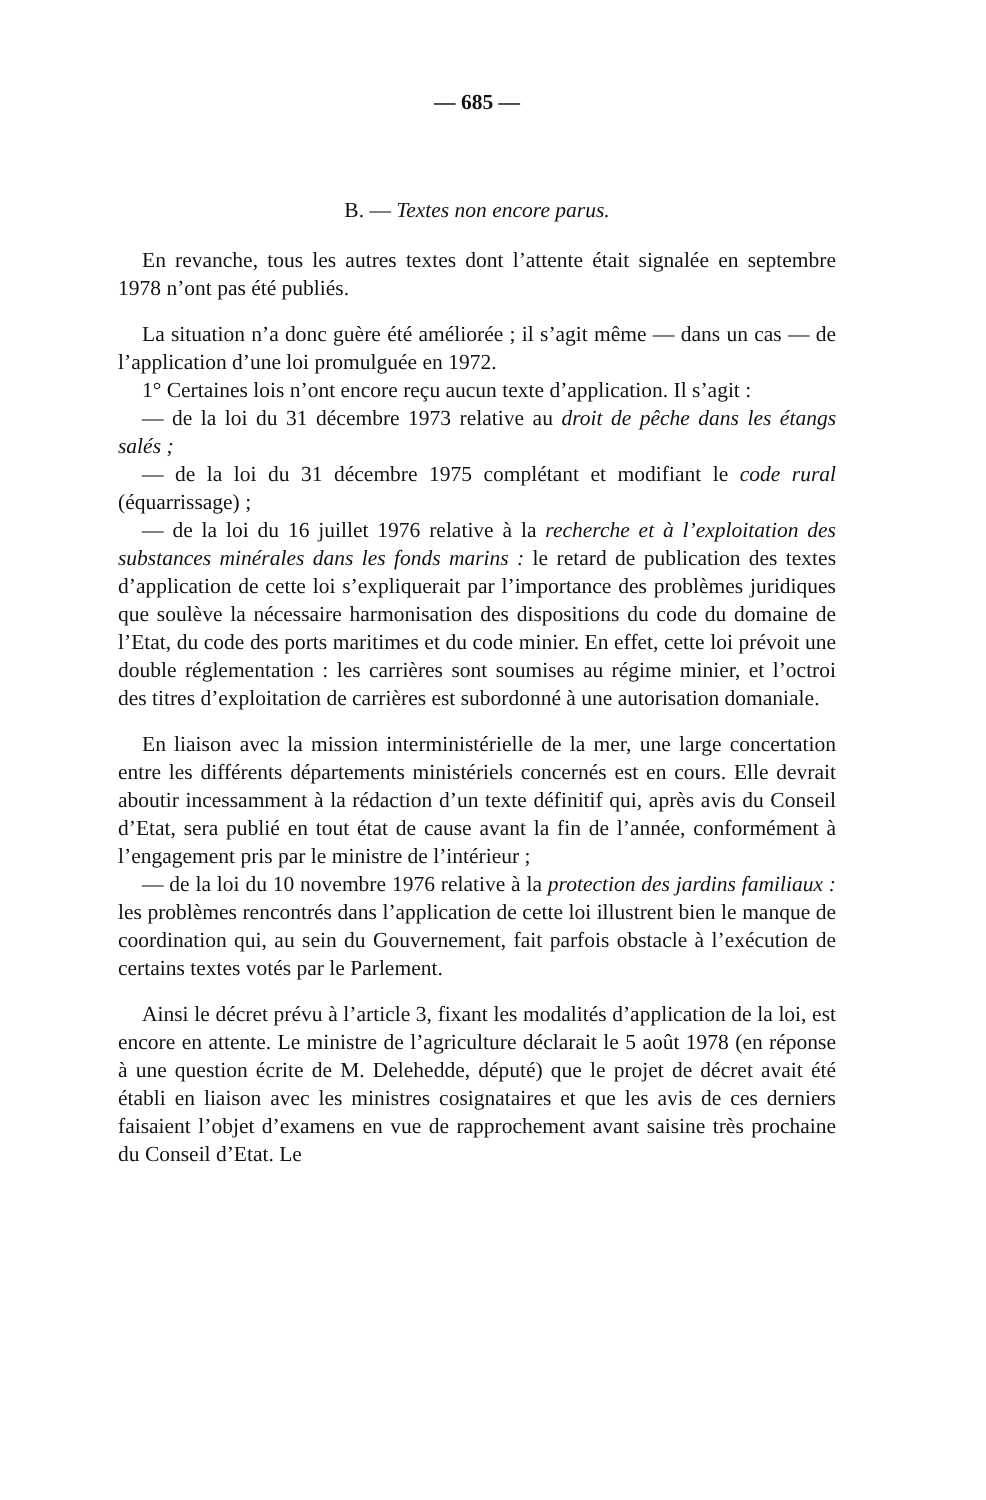— 685 —
B. — Textes non encore parus.
En revanche, tous les autres textes dont l’attente était signalée en septembre 1978 n’ont pas été publiés.
La situation n’a donc guère été améliorée ; il s’agit même — dans un cas — de l’application d’une loi promulguée en 1972.
1° Certaines lois n’ont encore reçu aucun texte d’application. Il s’agit :
— de la loi du 31 décembre 1973 relative au droit de pêche dans les étangs salés ;
— de la loi du 31 décembre 1975 complétant et modifiant le code rural (équarrissage) ;
— de la loi du 16 juillet 1976 relative à la recherche et à l’exploitation des substances minérales dans les fonds marins : le retard de publication des textes d’application de cette loi s’expliquerait par l’importance des problèmes juridiques que soulève la nécessaire harmonisation des dispositions du code du domaine de l’Etat, du code des ports maritimes et du code minier. En effet, cette loi prévoit une double réglementation : les carrières sont soumises au régime minier, et l’octroi des titres d’exploitation de carrières est subordonné à une autorisation domaniale.
En liaison avec la mission interministérielle de la mer, une large concertation entre les différents départements ministériels concernés est en cours. Elle devrait aboutir incessamment à la rédaction d’un texte définitif qui, après avis du Conseil d’Etat, sera publié en tout état de cause avant la fin de l’année, conformément à l’engagement pris par le ministre de l’intérieur ;
— de la loi du 10 novembre 1976 relative à la protection des jardins familiaux : les problèmes rencontrés dans l’application de cette loi illustrent bien le manque de coordination qui, au sein du Gouvernement, fait parfois obstacle à l’exécution de certains textes votés par le Parlement.
Ainsi le décret prévu à l’article 3, fixant les modalités d’application de la loi, est encore en attente. Le ministre de l’agriculture déclarait le 5 août 1978 (en réponse à une question écrite de M. Delehedde, député) que le projet de décret avait été établi en liaison avec les ministres cosignataires et que les avis de ces derniers faisaient l’objet d’examens en vue de rapprochement avant saisine très prochaine du Conseil d’Etat. Le